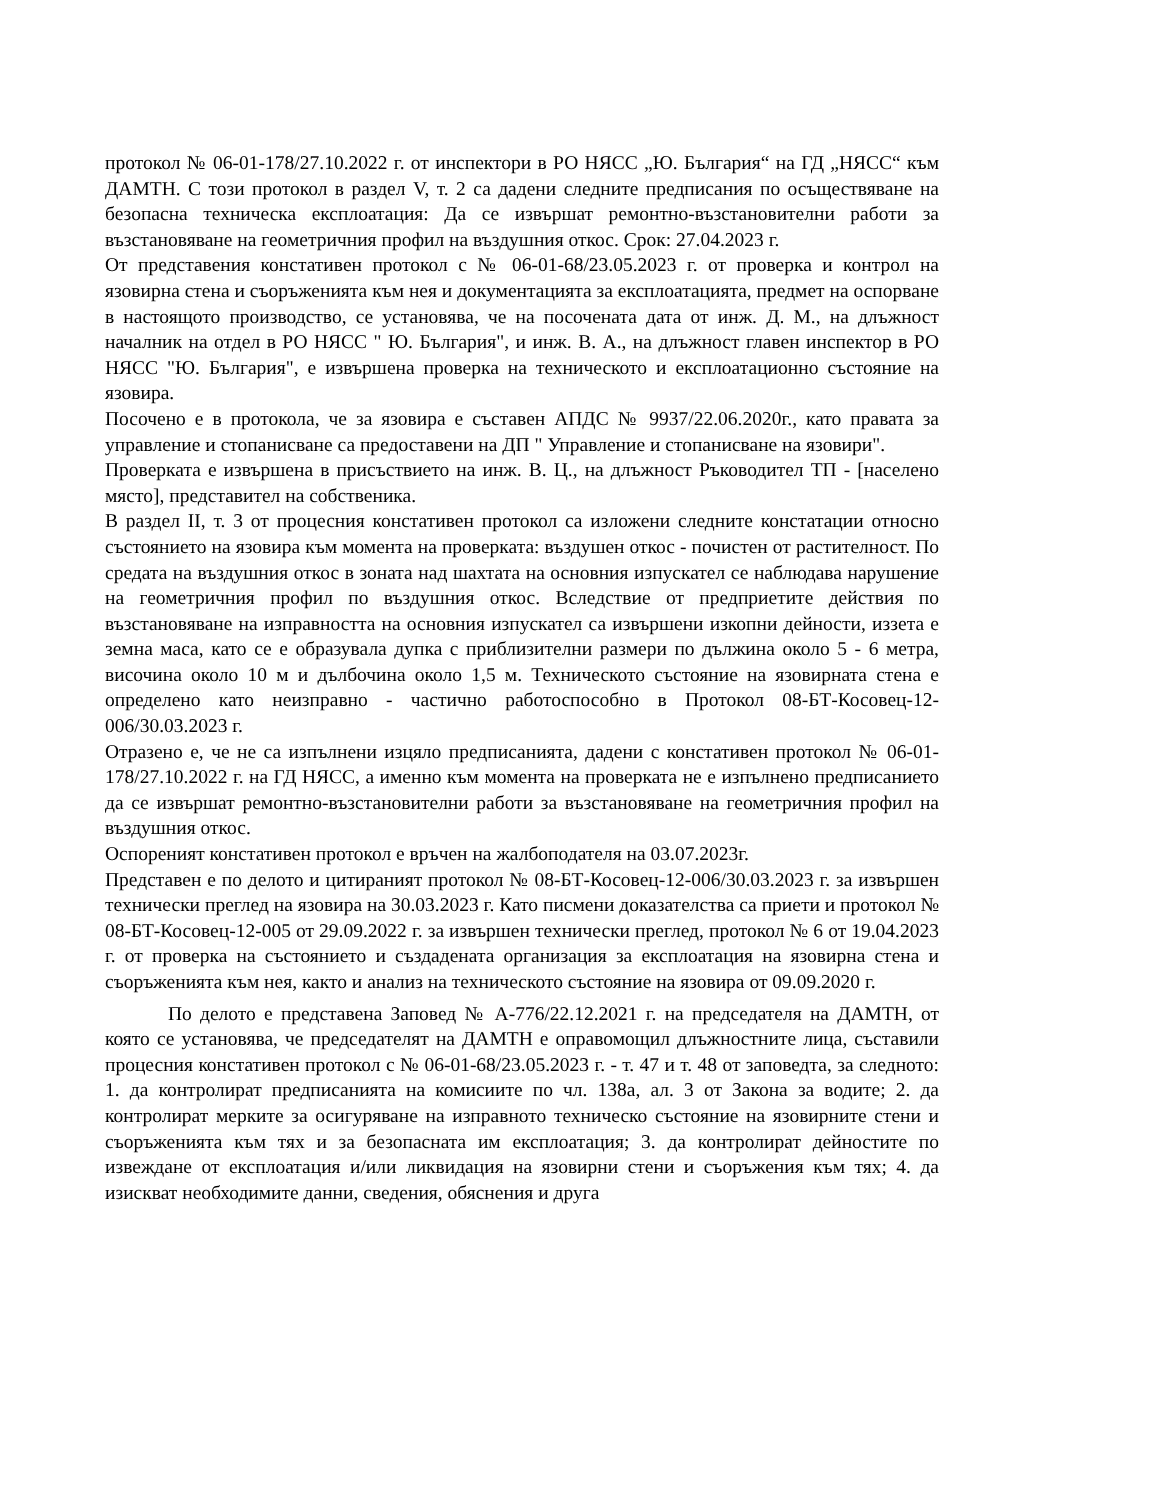протокол № 06-01-178/27.10.2022 г. от инспектори в РО НЯСС „Ю. България“ на ГД „НЯСС“ към ДАМТН. С този протокол в раздел V, т. 2 са дадени следните предписания по осъществяване на безопасна техническа експлоатация: Да се извършат ремонтно-възстановителни работи за възстановяване на геометричния профил на въздушния откос. Срок: 27.04.2023 г.
От представения констативен протокол с № 06-01-68/23.05.2023 г. от проверка и контрол на язовирна стена и съоръженията към нея и документацията за експлоатацията, предмет на оспорване в настоящото производство, се установява, че на посочената дата от инж. Д. М., на длъжност началник на отдел в РО НЯСС " Ю. България", и инж. В. А., на длъжност главен инспектор в РО НЯСС "Ю. България", е извършена проверка на техническото и експлоатационно състояние на язовира.
Посочено е в протокола, че за язовира е съставен АПДС № 9937/22.06.2020г., като правата за управление и стопанисване са предоставени на ДП " Управление и стопанисване на язовири".
Проверката е извършена в присъствието на инж. В. Ц., на длъжност Ръководител ТП - [населено място], представител на собственика.
В раздел II, т. 3 от процесния констативен протокол са изложени следните констатации относно състоянието на язовира към момента на проверката: въздушен откос - почистен от растителност. По средата на въздушния откос в зоната над шахтата на основния изпускател се наблюдава нарушение на геометричния профил по въздушния откос. Вследствие от предприетите действия по възстановяване на изправността на основния изпускател са извършени изкопни дейности, иззета е земна маса, като се е образувала дупка с приблизителни размери по дължина около 5 - 6 метра, височина около 10 м и дълбочина около 1,5 м. Техническото състояние на язовирната стена е определено като неизправно - частично работоспособно в Протокол 08-БТ-Косовец-12-006/30.03.2023 г.
Отразено е, че не са изпълнени изцяло предписанията, дадени с констативен протокол № 06-01-178/27.10.2022 г. на ГД НЯСС, а именно към момента на проверката не е изпълнено предписанието да се извършат ремонтно-възстановителни работи за възстановяване на геометричния профил на въздушния откос.
Оспореният констативен протокол е връчен на жалбоподателя на 03.07.2023г.
Представен е по делото и цитираният протокол № 08-БТ-Косовец-12-006/30.03.2023 г. за извършен технически преглед на язовира на 30.03.2023 г. Като писмени доказателства са приети и протокол № 08-БТ-Косовец-12-005 от 29.09.2022 г. за извършен технически преглед, протокол № 6 от 19.04.2023 г. от проверка на състоянието и създадената организация за експлоатация на язовирна стена и съоръженията към нея, както и анализ на техническото състояние на язовира от 09.09.2020 г.
По делото е представена Заповед № А-776/22.12.2021 г. на председателя на ДАМТН, от която се установява, че председателят на ДАМТН е оправомощил длъжностните лица, съставили процесния констативен протокол с № 06-01-68/23.05.2023 г. - т. 47 и т. 48 от заповедта, за следното: 1. да контролират предписанията на комисиите по чл. 138а, ал. 3 от Закона за водите; 2. да контролират мерките за осигуряване на изправното техническо състояние на язовирните стени и съоръженията към тях и за безопасната им експлоатация; 3. да контролират дейностите по извеждане от експлоатация и/или ликвидация на язовирни стени и съоръжения към тях; 4. да изискват необходимите данни, сведения, обяснения и друга